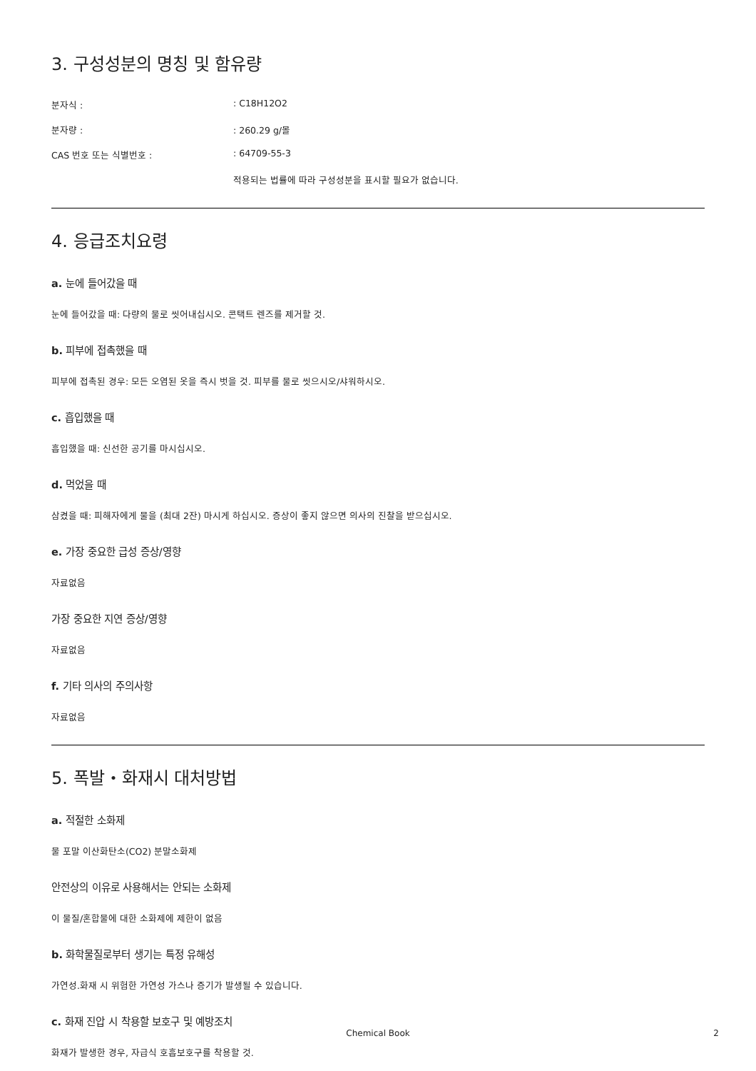3. 구성성분의 명칭 및 함유량
분자식 : : C18H12O2
분자량 : : 260.29 g/몰
CAS 번호 또는 식별번호 : : 64709-55-3
적용되는 법률에 따라 구성성분을 표시할 필요가 없습니다.
4. 응급조치요령
a. 눈에 들어갔을 때
눈에 들어갔을 때: 다량의 물로 씻어내십시오. 콘택트 렌즈를 제거할 것.
b. 피부에 접촉했을 때
피부에 접촉된 경우: 모든 오염된 옷을 즉시 벗을 것. 피부를 물로 씻으시오/샤워하시오.
c. 흡입했을 때
흡입했을 때: 신선한 공기를 마시십시오.
d. 먹었을 때
삼켰을 때: 피해자에게 물을 (최대 2잔) 마시게 하십시오. 증상이 좋지 않으면 의사의 진찰을 받으십시오.
e. 가장 중요한 급성 증상/영향
자료없음
가장 중요한 지연 증상/영향
자료없음
f. 기타 의사의 주의사항
자료없음
5. 폭발・화재시 대처방법
a. 적절한 소화제
물 포말 이산화탄소(CO2) 분말소화제
안전상의 이유로 사용해서는 안되는 소화제
이 물질/혼합물에 대한 소화제에 제한이 없음
b. 화학물질로부터 생기는 특정 유해성
가연성.화재 시 위험한 가연성 가스나 증기가 발생될 수 있습니다.
c. 화재 진압 시 착용할 보호구 및 예방조치
화재가 발생한 경우, 자급식 호흡보호구를 착용할 것.
Chemical Book
2